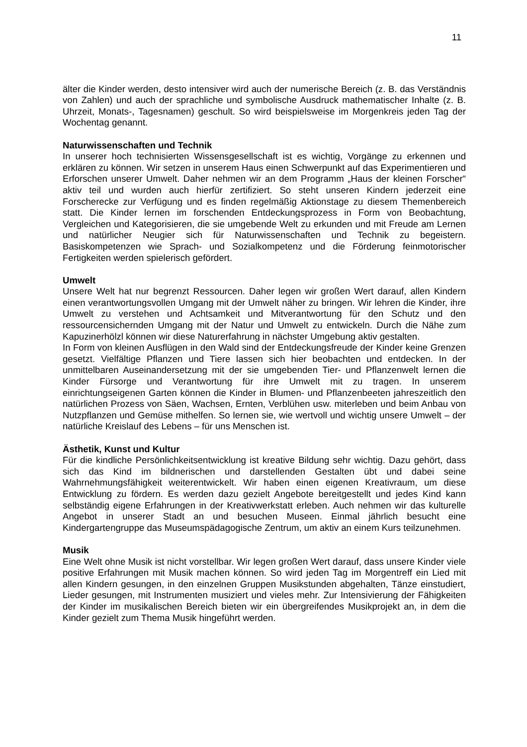11
älter die Kinder werden, desto intensiver wird auch der numerische Bereich (z. B. das Verständnis von Zahlen) und auch der sprachliche und symbolische Ausdruck mathematischer Inhalte (z. B. Uhrzeit, Monats-, Tagesnamen) geschult. So wird beispielsweise im Morgenkreis jeden Tag der Wochentag genannt.
Naturwissenschaften und Technik
In unserer hoch technisierten Wissensgesellschaft ist es wichtig, Vorgänge zu erkennen und erklären zu können. Wir setzen in unserem Haus einen Schwerpunkt auf das Experimentieren und Erforschen unserer Umwelt. Daher nehmen wir an dem Programm „Haus der kleinen Forscher“ aktiv teil und wurden auch hierfür zertifiziert. So steht unseren Kindern jederzeit eine Forscherecke zur Verfügung und es finden regelmäßig Aktionstage zu diesem Themenbereich statt. Die Kinder lernen im forschenden Entdeckungsprozess in Form von Beobachtung, Vergleichen und Kategorisieren, die sie umgebende Welt zu erkunden und mit Freude am Lernen und natürlicher Neugier sich für Naturwissenschaften und Technik zu begeistern. Basiskompetenzen wie Sprach- und Sozialkompetenz und die Förderung feinmotorischer Fertigkeiten werden spielerisch gefördert.
Umwelt
Unsere Welt hat nur begrenzt Ressourcen. Daher legen wir großen Wert darauf, allen Kindern einen verantwortungsvollen Umgang mit der Umwelt näher zu bringen. Wir lehren die Kinder, ihre Umwelt zu verstehen und Achtsamkeit und Mitverantwortung für den Schutz und den ressourcensichernden Umgang mit der Natur und Umwelt zu entwickeln. Durch die Nähe zum Kapuzinerhölzl können wir diese Naturerfahrung in nächster Umgebung aktiv gestalten.
In Form von kleinen Ausflügen in den Wald sind der Entdeckungsfreude der Kinder keine Grenzen gesetzt. Vielfältige Pflanzen und Tiere lassen sich hier beobachten und entdecken. In der unmittelbaren Auseinandersetzung mit der sie umgebenden Tier- und Pflanzenwelt lernen die Kinder Fürsorge und Verantwortung für ihre Umwelt mit zu tragen. In unserem einrichtungseigenen Garten können die Kinder in Blumen- und Pflanzenbeeten jahreszeitlich den natürlichen Prozess von Säen, Wachsen, Ernten, Verblühen usw. miterleben und beim Anbau von Nutzpflanzen und Gemüse mithelfen. So lernen sie, wie wertvoll und wichtig unsere Umwelt – der natürliche Kreislauf des Lebens – für uns Menschen ist.
Ästhetik, Kunst und Kultur
Für die kindliche Persönlichkeitsentwicklung ist kreative Bildung sehr wichtig. Dazu gehört, dass sich das Kind im bildnerischen und darstellenden Gestalten übt und dabei seine Wahrnehmungsfähigkeit weiterentwickelt. Wir haben einen eigenen Kreativraum, um diese Entwicklung zu fördern. Es werden dazu gezielt Angebote bereitgestellt und jedes Kind kann selbständig eigene Erfahrungen in der Kreativwerkstatt erleben. Auch nehmen wir das kulturelle Angebot in unserer Stadt an und besuchen Museen. Einmal jährlich besucht eine Kindergartengruppe das Museumspädagogische Zentrum, um aktiv an einem Kurs teilzunehmen.
Musik
Eine Welt ohne Musik ist nicht vorstellbar. Wir legen großen Wert darauf, dass unsere Kinder viele positive Erfahrungen mit Musik machen können. So wird jeden Tag im Morgentreff ein Lied mit allen Kindern gesungen, in den einzelnen Gruppen Musikstunden abgehalten, Tänze einstudiert, Lieder gesungen, mit Instrumenten musiziert und vieles mehr. Zur Intensivierung der Fähigkeiten der Kinder im musikalischen Bereich bieten wir ein übergreifendes Musikprojekt an, in dem die Kinder gezielt zum Thema Musik hingeführt werden.